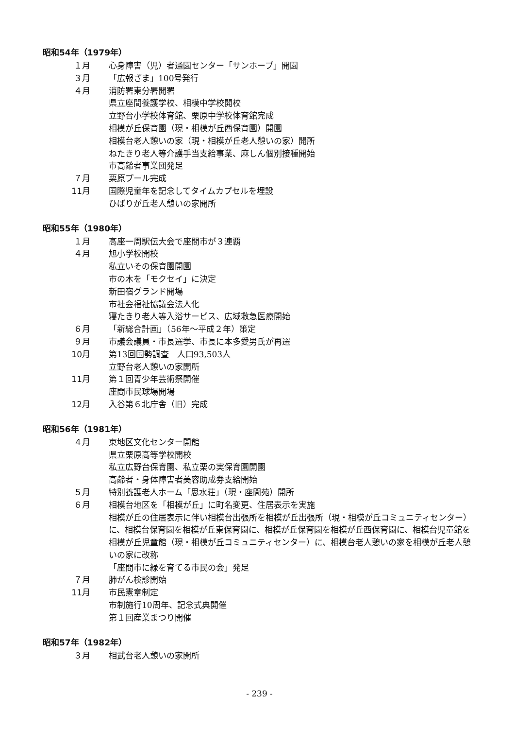昭和54年（1979年）
１月 心身障害（児）者通園センター「サンホープ」開園
３月 「広報ざま」100号発行
４月 消防署東分署開署
県立座間養護学校、相模中学校開校
立野台小学校体育館、栗原中学校体育館完成
相模が丘保育園（現・相模が丘西保育園）開園
相模台老人憩いの家（現・相模が丘老人憩いの家）開所
ねたきり老人等介護手当支給事業、麻しん個別接種開始
市高齢者事業団発足
７月 栗原プール完成
11月 国際児童年を記念してタイムカプセルを埋設
ひばりが丘老人憩いの家開所
昭和55年（1980年）
１月 高座一周駅伝大会で座間市が３連覇
４月 旭小学校開校
私立いその保育園開園
市の木を「モクセイ」に決定
新田宿グランド開場
市社会福祉協議会法人化
寝たきり老人等入浴サービス、広域救急医療開始
６月 「新総合計画」（56年～平成２年）策定
９月 市議会議員・市長選挙、市長に本多愛男氏が再選
10月 第13回国勢調査　人口93,503人
立野台老人憩いの家開所
11月 第１回青少年芸術祭開催
座間市民球場開場
12月 入谷第６北庁舎（旧）完成
昭和56年（1981年）
４月 東地区文化センター開館
県立栗原高等学校開校
私立広野台保育園、私立栗の実保育園開園
高齢者・身体障害者美容助成券支給開始
５月 特別養護老人ホーム「思水荘」（現・座間苑）開所
６月 相模台地区を「相模が丘」に町名変更、住居表示を実施
相模が丘の住居表示に伴い相模台出張所を相模が丘出張所（現・相模が丘コミュニティセンター）に、相模台保育園を相模が丘東保育園に、相模が丘保育園を相模が丘西保育園に、相模台児童館を相模が丘児童館（現・相模が丘コミュニティセンター）に、相模台老人憩いの家を相模が丘老人憩いの家に改称
「座間市に緑を育てる市民の会」発足
７月 肺がん検診開始
11月 市民憲章制定
市制施行10周年、記念式典開催
第１回産業まつり開催
昭和57年（1982年）
３月 相武台老人憩いの家開所
- 239 -